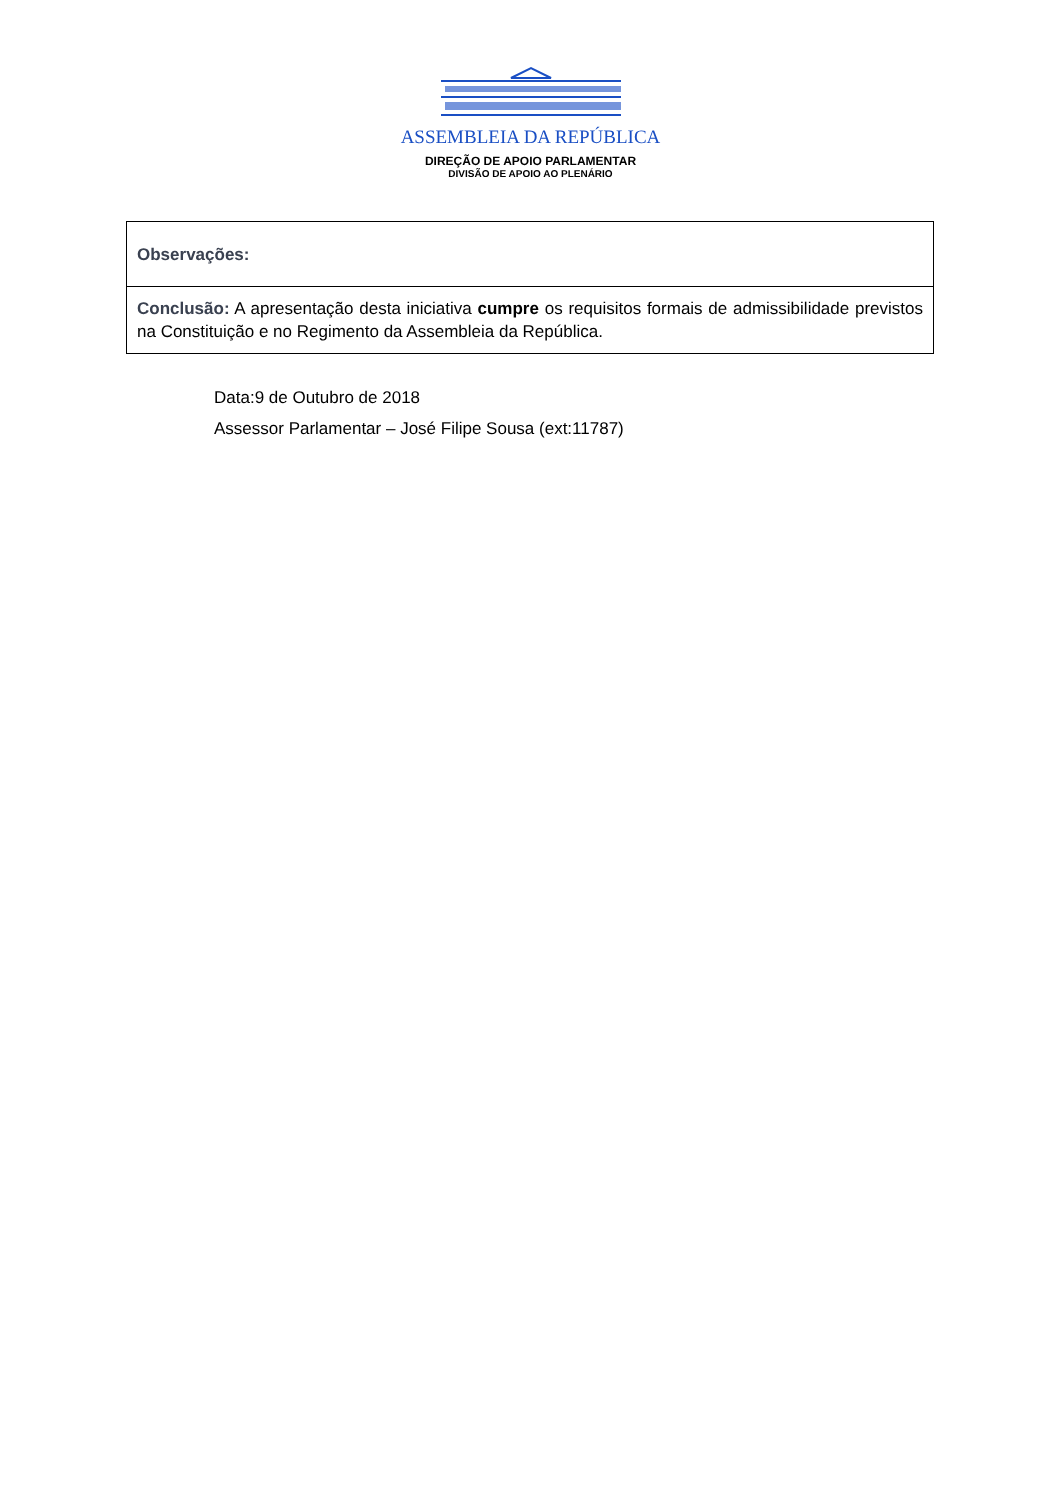ASSEMBLEIA DA REPÚBLICA
DIREÇÃO DE APOIO PARLAMENTAR
DIVISÃO DE APOIO AO PLENÁRIO
| Observações: |
| Conclusão: A apresentação desta iniciativa cumpre os requisitos formais de admissibilidade previstos na Constituição e no Regimento da Assembleia da República. |
Data:9 de Outubro de 2018
Assessor Parlamentar – José Filipe Sousa (ext:11787)